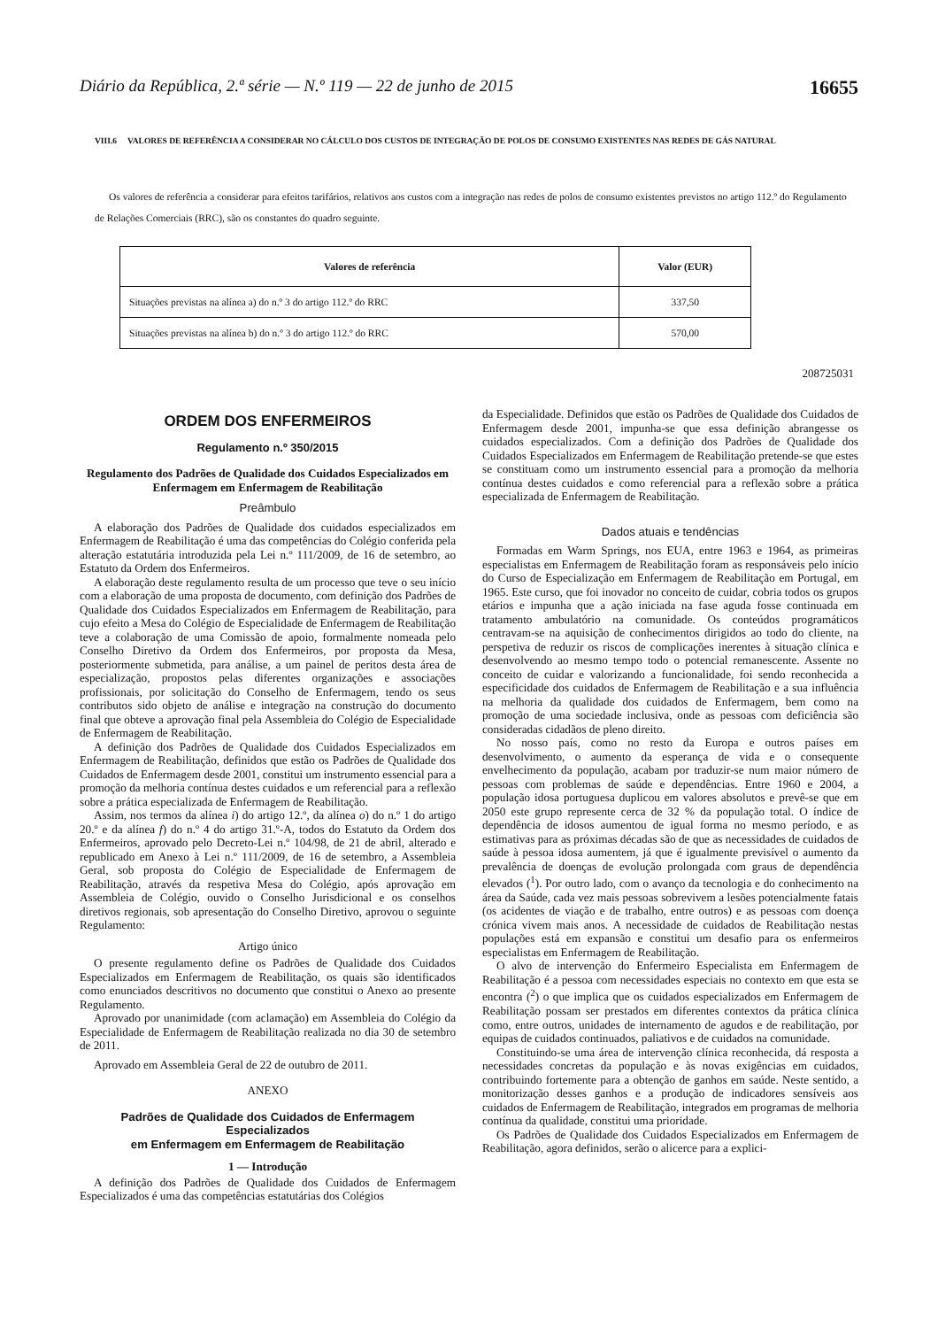Diário da República, 2.ª série — N.º 119 — 22 de junho de 2015 16655
VIII.6 VALORES DE REFERÊNCIA A CONSIDERAR NO CÁLCULO DOS CUSTOS DE INTEGRAÇÃO DE POLOS DE CONSUMO EXISTENTES NAS REDES DE GÁS NATURAL
Os valores de referência a considerar para efeitos tarifários, relativos aos custos com a integração nas redes de polos de consumo existentes previstos no artigo 112.º do Regulamento de Relações Comerciais (RRC), são os constantes do quadro seguinte.
| Valores de referência | Valor (EUR) |
| --- | --- |
| Situações previstas na alínea a) do n.º 3 do artigo 112.º do RRC | 337,50 |
| Situações previstas na alínea b) do n.º 3 do artigo 112.º do RRC | 570,00 |
208725031
ORDEM DOS ENFERMEIROS
Regulamento n.º 350/2015
Regulamento dos Padrões de Qualidade dos Cuidados Especializados em Enfermagem em Enfermagem de Reabilitação
Preâmbulo
A elaboração dos Padrões de Qualidade dos cuidados especializados em Enfermagem de Reabilitação é uma das competências do Colégio conferida pela alteração estatutária introduzida pela Lei n.º 111/2009, de 16 de setembro, ao Estatuto da Ordem dos Enfermeiros.
A elaboração deste regulamento resulta de um processo que teve o seu início com a elaboração de uma proposta de documento, com definição dos Padrões de Qualidade dos Cuidados Especializados em Enfermagem de Reabilitação, para cujo efeito a Mesa do Colégio de Especialidade de Enfermagem de Reabilitação teve a colaboração de uma Comissão de apoio, formalmente nomeada pelo Conselho Diretivo da Ordem dos Enfermeiros, por proposta da Mesa, posteriormente submetida, para análise, a um painel de peritos desta área de especialização, propostos pelas diferentes organizações e associações profissionais, por solicitação do Conselho de Enfermagem, tendo os seus contributos sido objeto de análise e integração na construção do documento final que obteve a aprovação final pela Assembleia do Colégio de Especialidade de Enfermagem de Reabilitação.
A definição dos Padrões de Qualidade dos Cuidados Especializados em Enfermagem de Reabilitação, definidos que estão os Padrões de Qualidade dos Cuidados de Enfermagem desde 2001, constitui um instrumento essencial para a promoção da melhoria contínua destes cuidados e um referencial para a reflexão sobre a prática especializada de Enfermagem de Reabilitação.
Assim, nos termos da alínea i) do artigo 12.º, da alínea o) do n.º 1 do artigo 20.º e da alínea f) do n.º 4 do artigo 31.º-A, todos do Estatuto da Ordem dos Enfermeiros, aprovado pelo Decreto-Lei n.º 104/98, de 21 de abril, alterado e republicado em Anexo à Lei n.º 111/2009, de 16 de setembro, a Assembleia Geral, sob proposta do Colégio de Especialidade de Enfermagem de Reabilitação, através da respetiva Mesa do Colégio, após aprovação em Assembleia de Colégio, ouvido o Conselho Jurisdicional e os conselhos diretivos regionais, sob apresentação do Conselho Diretivo, aprovou o seguinte Regulamento:
Artigo único
O presente regulamento define os Padrões de Qualidade dos Cuidados Especializados em Enfermagem de Reabilitação, os quais são identificados como enunciados descritivos no documento que constitui o Anexo ao presente Regulamento.
Aprovado por unanimidade (com aclamação) em Assembleia do Colégio da Especialidade de Enfermagem de Reabilitação realizada no dia 30 de setembro de 2011.
Aprovado em Assembleia Geral de 22 de outubro de 2011.
ANEXO
Padrões de Qualidade dos Cuidados de Enfermagem Especializados
em Enfermagem em Enfermagem de Reabilitação
1 — Introdução
A definição dos Padrões de Qualidade dos Cuidados de Enfermagem Especializados é uma das competências estatutárias dos Colégios
da Especialidade. Definidos que estão os Padrões de Qualidade dos Cuidados de Enfermagem desde 2001, impunha-se que essa definição abrangesse os cuidados especializados. Com a definição dos Padrões de Qualidade dos Cuidados Especializados em Enfermagem de Reabilitação pretende-se que estes se constituam como um instrumento essencial para a promoção da melhoria contínua destes cuidados e como referencial para a reflexão sobre a prática especializada de Enfermagem de Reabilitação.
Dados atuais e tendências
Formadas em Warm Springs, nos EUA, entre 1963 e 1964, as primeiras especialistas em Enfermagem de Reabilitação foram as responsáveis pelo início do Curso de Especialização em Enfermagem de Reabilitação em Portugal, em 1965. Este curso, que foi inovador no conceito de cuidar, cobria todos os grupos etários e impunha que a ação iniciada na fase aguda fosse continuada em tratamento ambulatório na comunidade. Os conteúdos programáticos centravam-se na aquisição de conhecimentos dirigidos ao todo do cliente, na perspetiva de reduzir os riscos de complicações inerentes à situação clínica e desenvolvendo ao mesmo tempo todo o potencial remanescente. Assente no conceito de cuidar e valorizando a funcionalidade, foi sendo reconhecida a especificidade dos cuidados de Enfermagem de Reabilitação e a sua influência na melhoria da qualidade dos cuidados de Enfermagem, bem como na promoção de uma sociedade inclusiva, onde as pessoas com deficiência são consideradas cidadãos de pleno direito.
No nosso país, como no resto da Europa e outros países em desenvolvimento, o aumento da esperança de vida e o consequente envelhecimento da população, acabam por traduzir-se num maior número de pessoas com problemas de saúde e dependências. Entre 1960 e 2004, a população idosa portuguesa duplicou em valores absolutos e prevê-se que em 2050 este grupo represente cerca de 32 % da população total. O índice de dependência de idosos aumentou de igual forma no mesmo período, e as estimativas para as próximas décadas são de que as necessidades de cuidados de saúde à pessoa idosa aumentem, já que é igualmente previsível o aumento da prevalência de doenças de evolução prolongada com graus de dependência elevados (<sup>1</sup>). Por outro lado, com o avanço da tecnologia e do conhecimento na área da Saúde, cada vez mais pessoas sobrevivem a lesões potencialmente fatais (os acidentes de viação e de trabalho, entre outros) e as pessoas com doença crónica vivem mais anos. A necessidade de cuidados de Reabilitação nestas populações está em expansão e constitui um desafio para os enfermeiros especialistas em Enfermagem de Reabilitação.
O alvo de intervenção do Enfermeiro Especialista em Enfermagem de Reabilitação é a pessoa com necessidades especiais no contexto em que esta se encontra (<sup>2</sup>) o que implica que os cuidados especializados em Enfermagem de Reabilitação possam ser prestados em diferentes contextos da prática clínica como, entre outros, unidades de internamento de agudos e de reabilitação, por equipas de cuidados continuados, paliativos e de cuidados na comunidade.
Constituindo-se uma área de intervenção clínica reconhecida, dá resposta a necessidades concretas da população e às novas exigências em cuidados, contribuindo fortemente para a obtenção de ganhos em saúde. Neste sentido, a monitorização desses ganhos e a produção de indicadores sensíveis aos cuidados de Enfermagem de Reabilitação, integrados em programas de melhoria contínua da qualidade, constitui uma prioridade.
Os Padrões de Qualidade dos Cuidados Especializados em Enfermagem de Reabilitação, agora definidos, serão o alicerce para a explici-